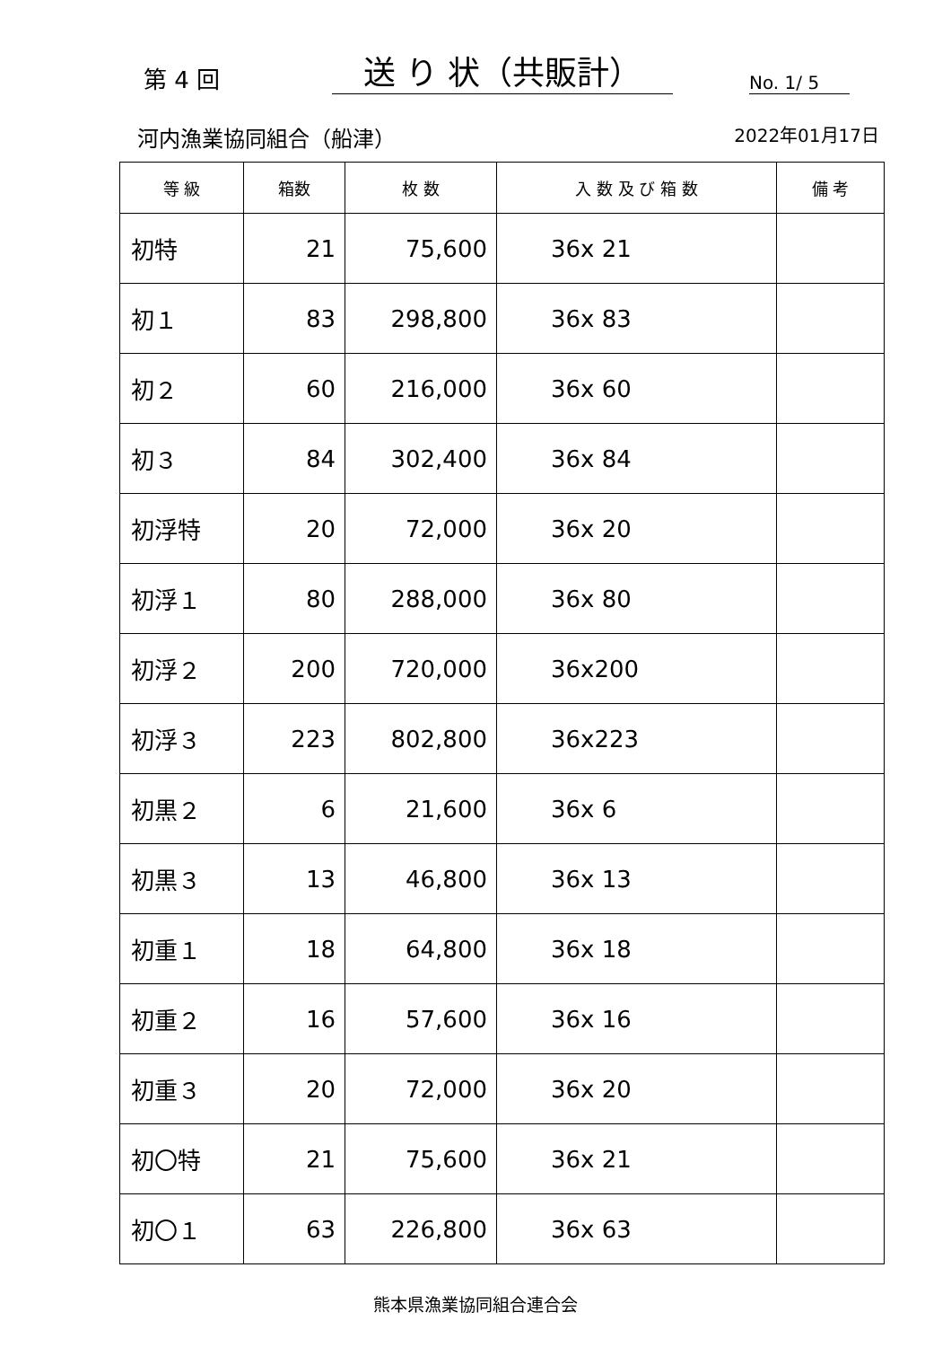第 4 回
送 り 状（共販計）
No. 1/ 5
河内漁業協同組合（船津） 2022年01月17日
| 等 級 | 箱数 | 枚 数 | 入 数 及 び 箱 数 | 備 考 |
| --- | --- | --- | --- | --- |
| 初特 | 21 | 75,600 | 36x 21 | |
| 初１ | 83 | 298,800 | 36x 83 | |
| 初２ | 60 | 216,000 | 36x 60 | |
| 初３ | 84 | 302,400 | 36x 84 | |
| 初浮特 | 20 | 72,000 | 36x 20 | |
| 初浮１ | 80 | 288,000 | 36x 80 | |
| 初浮２ | 200 | 720,000 | 36x200 | |
| 初浮３ | 223 | 802,800 | 36x223 | |
| 初黒２ | 6 | 21,600 | 36x 6 | |
| 初黒３ | 13 | 46,800 | 36x 13 | |
| 初重１ | 18 | 64,800 | 36x 18 | |
| 初重２ | 16 | 57,600 | 36x 16 | |
| 初重３ | 20 | 72,000 | 36x 20 | |
| 初〇特 | 21 | 75,600 | 36x 21 | |
| 初〇１ | 63 | 226,800 | 36x 63 | |
熊本県漁業協同組合連合会